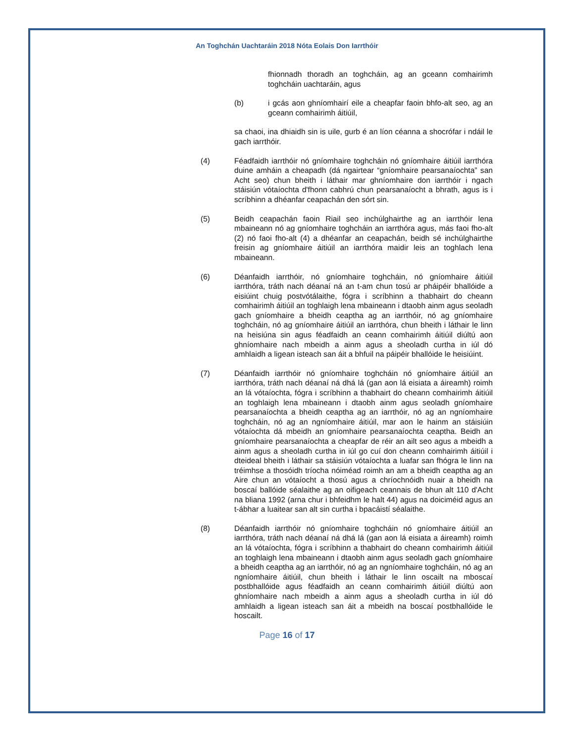An Toghchán Uachtaráin 2018 Nóta Eolais Don Iarrthóir
fhionnadh thoradh an toghcháin, ag an gceann comhairimh toghcháin uachtaráin, agus
(b) i gcás aon ghníomhairí eile a cheapfar faoin bhfo-alt seo, ag an gceann comhairimh áitiúil,
sa chaoi, ina dhiaidh sin is uile, gurb é an líon céanna a shocrófar i ndáil le gach iarrthóir.
(4) Féadfaidh iarrthóir nó gníomhaire toghcháin nó gníomhaire áitiúil iarrthóra duine amháin a cheapadh (dá ngairtear “gníomhaire pearsanaíochta” san Acht seo) chun bheith i láthair mar ghníomhaire don iarrthóir i ngach stáisiún vótaíochta d'fhonn cabhrú chun pearsanaíocht a bhrath, agus is i scríbhinn a dhéanfar ceapachán den sórt sin.
(5) Beidh ceapachán faoin Riail seo inchúlghairthe ag an iarrthóir lena mbaineann nó ag gníomhaire toghcháin an iarrthóra agus, más faoi fho-alt (2) nó faoi fho-alt (4) a dhéanfar an ceapachán, beidh sé inchúlghairthe freisin ag gníomhaire áitiúil an iarrthóra maidir leis an toghlach lena mbaineann.
(6) Déanfaidh iarrthóir, nó gníomhaire toghcháin, nó gníomhaire áitiúil iarrthóra, tráth nach déanaí ná an t-am chun tosú ar pháipéir bhallóide a eisiúint chuig postvótálaithe, fógra i scríbhinn a thabhairt do cheann comhairimh áitiúil an toghlaigh lena mbaineann i dtaobh ainm agus seoladh gach gníomhaire a bheidh ceaptha ag an iarrthóir, nó ag gníomhaire toghcháin, nó ag gníomhaire áitiúil an iarrthóra, chun bheith i láthair le linn na heisiúna sin agus féadfaidh an ceann comhairimh áitiúil diúltú aon ghníomhaire nach mbeidh a ainm agus a sheoladh curtha in iúl dó amhlaidh a ligean isteach san áit a bhfuil na páipéir bhallóide le heisiúint.
(7) Déanfaidh iarrthóir nó gníomhaire toghcháin nó gníomhaire áitiúil an iarrthóra, tráth nach déanaí ná dhá lá (gan aon lá eisiata a áireamh) roimh an lá vótaíochta, fógra i scríbhinn a thabhairt do cheann comhairimh áitiúil an toghlaigh lena mbaineann i dtaobh ainm agus seoladh gníomhaire pearsanaíochta a bheidh ceaptha ag an iarrthóir, nó ag an ngníomhaire toghcháin, nó ag an ngníomhaire áitiúil, mar aon le hainm an stáisiúin vótaíochta dá mbeidh an gníomhaire pearsanaíochta ceaptha. Beidh an gníomhaire pearsanaíochta a cheapfar de réir an ailt seo agus a mbeidh a ainm agus a sheoladh curtha in iúl go cuí don cheann comhairimh áitiúil i dteideal bheith i láthair sa stáisiún vótaíochta a luafar san fhógra le linn na tréimhse a thosóidh tríocha nóiméad roimh an am a bheidh ceaptha ag an Aire chun an vótaíocht a thosú agus a chríochnóidh nuair a bheidh na boscaí ballóide séalaithe ag an oifigeach ceannais de bhun alt 110 d'Acht na bliana 1992 (arna chur i bhfeidhm le halt 44) agus na doiciméid agus an t-ábhar a luaitear san alt sin curtha i bpacáistí séalaithe.
(8) Déanfaidh iarrthóir nó gníomhaire toghcháin nó gníomhaire áitiúil an iarrthóra, tráth nach déanaí ná dhá lá (gan aon lá eisiata a áireamh) roimh an lá vótaíochta, fógra i scríbhinn a thabhairt do cheann comhairimh áitiúil an toghlaigh lena mbaineann i dtaobh ainm agus seoladh gach gníomhaire a bheidh ceaptha ag an iarrthóir, nó ag an ngníomhaire toghcháin, nó ag an ngníomhaire áitiúil, chun bheith i láthair le linn oscailt na mboscaí postbhallóide agus féadfaidh an ceann comhairimh áitiúil diúltú aon ghníomhaire nach mbeidh a ainm agus a sheoladh curtha in iúl dó amhlaidh a ligean isteach san áit a mbeidh na boscaí postbhallóide le hoscailt.
Page 16 of 17